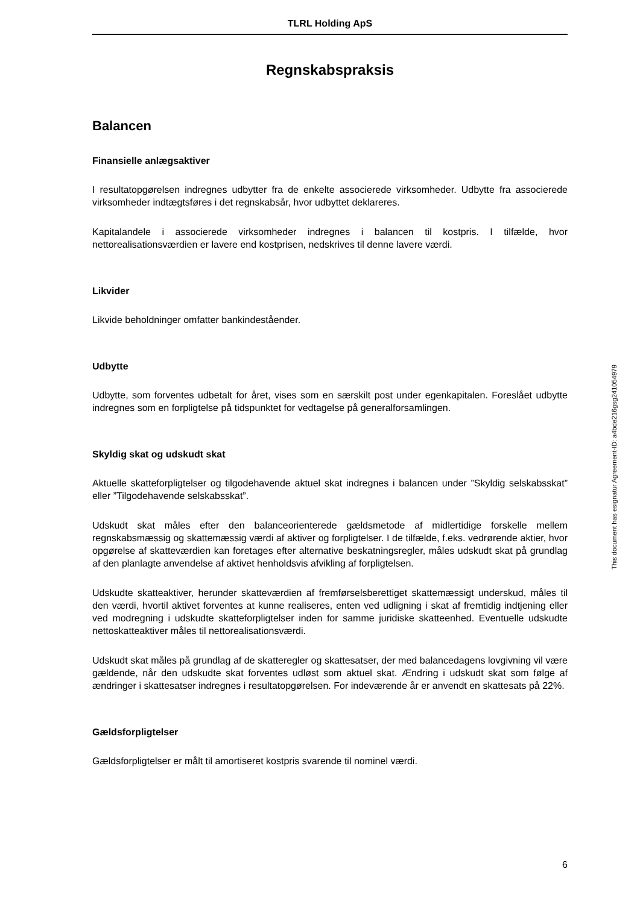TLRL Holding ApS
Regnskabspraksis
Balancen
Finansielle anlægsaktiver
I resultatopgørelsen indregnes udbytter fra de enkelte associerede virksomheder. Udbytte fra associerede virksomheder indtægtsføres i det regnskabsår, hvor udbyttet deklareres.
Kapitalandele i associerede virksomheder indregnes i balancen til kostpris. I tilfælde, hvor nettorealisationsværdien er lavere end kostprisen, nedskrives til denne lavere værdi.
Likvider
Likvide beholdninger omfatter bankindeståender.
Udbytte
Udbytte, som forventes udbetalt for året, vises som en særskilt post under egenkapitalen. Foreslået udbytte indregnes som en forpligtelse på tidspunktet for vedtagelse på generalforsamlingen.
Skyldig skat og udskudt skat
Aktuelle skatteforpligtelser og tilgodehavende aktuel skat indregnes i balancen under ”Skyldig selskabsskat” eller ”Tilgodehavende selskabsskat”.
Udskudt skat måles efter den balanceorienterede gældsmetode af midlertidige forskelle mellem regnskabsmæssig og skattemæssig værdi af aktiver og forpligtelser. I de tilfælde, f.eks. vedrørende aktier, hvor opgørelse af skatteværdien kan foretages efter alternative beskatningsregler, måles udskudt skat på grundlag af den planlagte anvendelse af aktivet henholdsvis afvikling af forpligtelsen.
Udskudte skatteaktiver, herunder skatteværdien af fremførselsberettiget skattemæssigt underskud, måles til den værdi, hvortil aktivet forventes at kunne realiseres, enten ved udligning i skat af fremtidig indtjening eller ved modregning i udskudte skatteforpligtelser inden for samme juridiske skatteenhed. Eventuelle udskudte nettoskatteaktiver måles til nettorealisationsværdi.
Udskudt skat måles på grundlag af de skatteregler og skattesatser, der med balancedagens lovgivning vil være gældende, når den udskudte skat forventes udløst som aktuel skat. Ændring i udskudt skat som følge af ændringer i skattesatser indregnes i resultatopgørelsen. For indeværende år er anvendt en skattesats på 22%.
Gældsforpligtelser
Gældsforpligtelser er målt til amortiseret kostpris svarende til nominel værdi.
This document has esignatur Agreement-ID: a4bde216gsg241054979
6